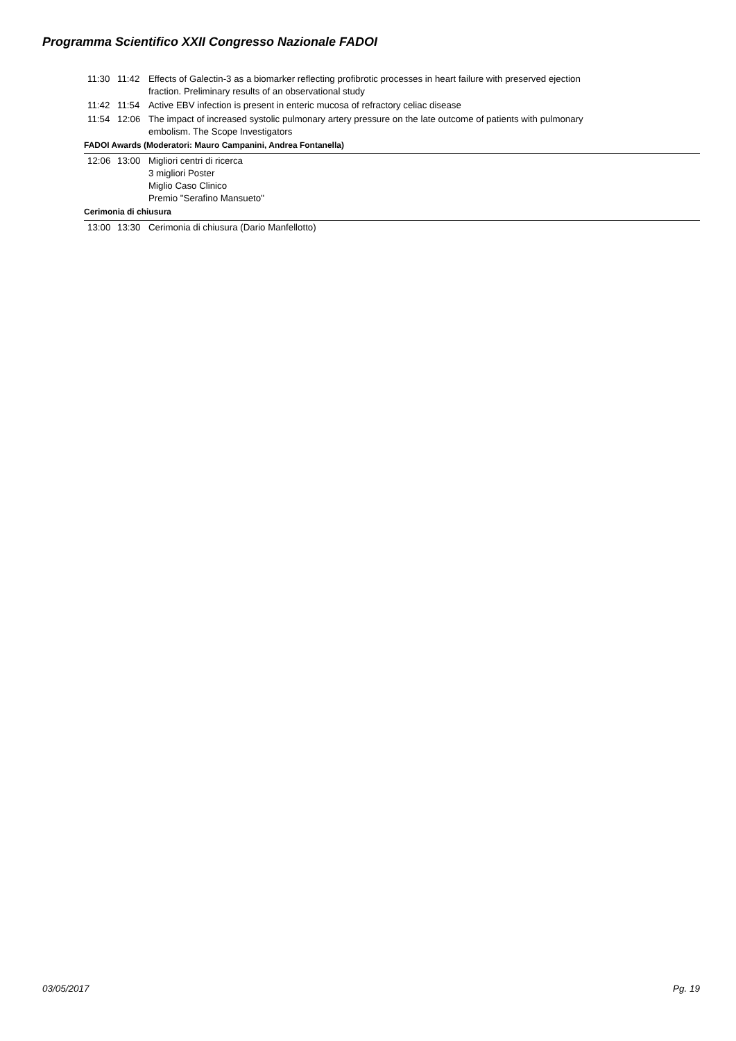Programma Scientifico XXII Congresso Nazionale FADOI
| 11:30 | 11:42 | Effects of Galectin-3 as a biomarker reflecting profibrotic processes in heart failure with preserved ejection fraction. Preliminary results of an observational study |
| 11:42 | 11:54 | Active EBV infection is present in enteric mucosa of refractory celiac disease |
| 11:54 | 12:06 | The impact of increased systolic pulmonary artery pressure on the late outcome of patients with pulmonary embolism. The Scope Investigators |
| FADOI Awards (Moderatori: Mauro Campanini, Andrea Fontanella) | | |
| 12:06 | 13:00 | Migliori centri di ricerca 3 migliori Poster Miglio Caso Clinico Premio "Serafino Mansueto" |
| Cerimonia di chiusura | | |
| 13:00 | 13:30 | Cerimonia di chiusura (Dario Manfellotto) |
03/05/2017 Pg. 19